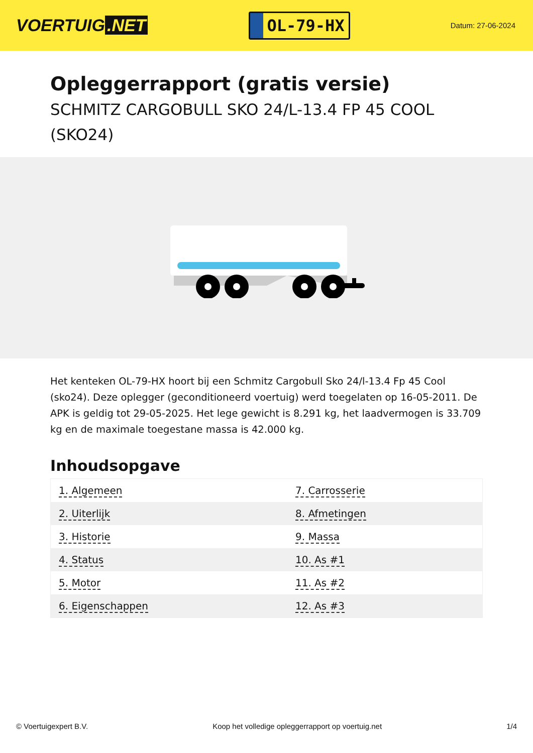VOERTUIG.NET
OL-79-HX
Datum: 27-06-2024
Opleggerrapport (gratis versie)
SCHMITZ CARGOBULL SKO 24/L-13.4 FP 45 COOL (SKO24)
Het kenteken OL-79-HX hoort bij een Schmitz Cargobull Sko 24/l-13.4 Fp 45 Cool (sko24). Deze oplegger (geconditioneerd voertuig) werd toegelaten op 16-05-2011. De APK is geldig tot 29-05-2025. Het lege gewicht is 8.291 kg, het laadvermogen is 33.709 kg en de maximale toegestane massa is 42.000 kg.
Inhoudsopgave
| 1. Algemeen | 7. Carrosserie |
| 2. Uiterlijk | 8. Afmetingen |
| 3. Historie | 9. Massa |
| 4. Status | 10. As #1 |
| 5. Motor | 11. As #2 |
| 6. Eigenschappen | 12. As #3 |
© Voertuigexpert B.V. Koop het volledige opleggerrapport op voertuig.net 1/4